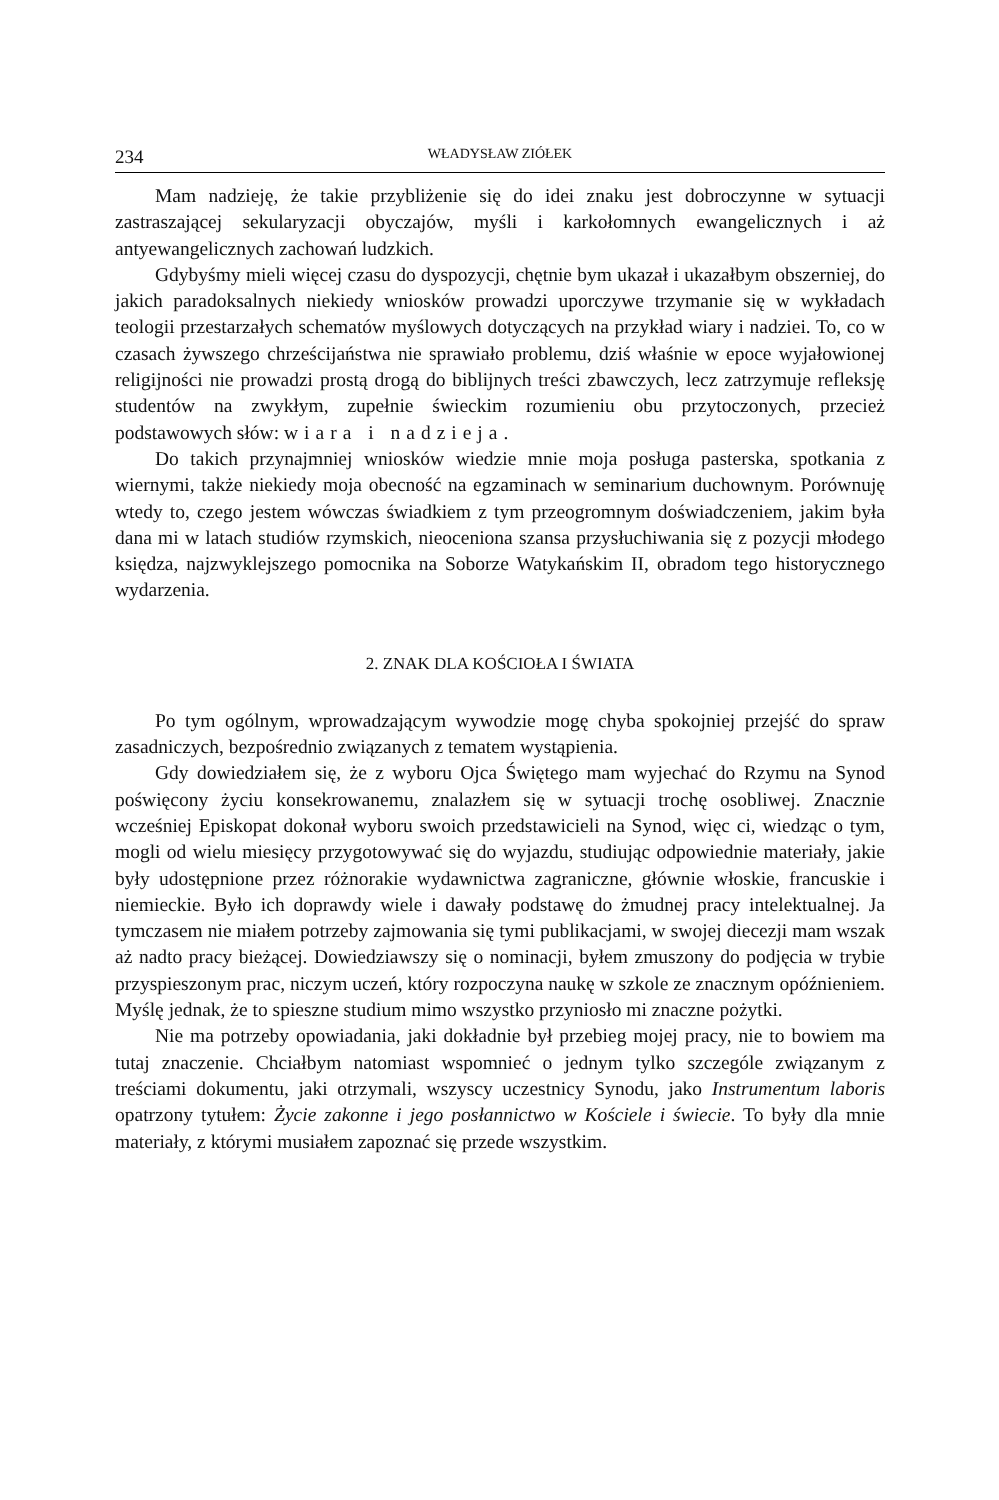234 WŁADYSŁAW ZIÓŁEK
Mam nadzieję, że takie przybliżenie się do idei znaku jest dobroczynne w sytuacji zastraszającej sekularyzacji obyczajów, myśli i karkołomnych ewangelicznych i aż antyewangelicznych zachowań ludzkich.
Gdybyśmy mieli więcej czasu do dyspozycji, chętnie bym ukazał i ukazałbym obszerniej, do jakich paradoksalnych niekiedy wniosków prowadzi uporczywe trzymanie się w wykładach teologii przestarzałych schematów myślowych dotyczących na przykład wiary i nadziei. To, co w czasach żywszego chrześcijaństwa nie sprawiało problemu, dziś właśnie w epoce wyjałowionej religijności nie prowadzi prostą drogą do biblijnych treści zbawczych, lecz zatrzymuje refleksję studentów na zwykłym, zupełnie świeckim rozumieniu obu przytoczonych, przecież podstawowych słów: wiara i nadzieja.
Do takich przynajmniej wniosków wiedzie mnie moja posługa pasterska, spotkania z wiernymi, także niekiedy moja obecność na egzaminach w seminarium duchownym. Porównuję wtedy to, czego jestem wówczas świadkiem z tym przeogromnym doświadczeniem, jakim była dana mi w latach studiów rzymskich, nieoceniona szansa przysłuchiwania się z pozycji młodego księdza, najzwyklejszego pomocnika na Soborze Watykańskim II, obradom tego historycznego wydarzenia.
2. ZNAK DLA KOŚCIOŁA I ŚWIATA
Po tym ogólnym, wprowadzającym wywodzie mogę chyba spokojniej przejść do spraw zasadniczych, bezpośrednio związanych z tematem wystąpienia.
Gdy dowiedziałem się, że z wyboru Ojca Świętego mam wyjechać do Rzymu na Synod poświęcony życiu konsekrowanemu, znalazłem się w sytuacji trochę osobliwej. Znacznie wcześniej Episkopat dokonał wyboru swoich przedstawicieli na Synod, więc ci, wiedząc o tym, mogli od wielu miesięcy przygotowywać się do wyjazdu, studiując odpowiednie materiały, jakie były udostępnione przez różnorakie wydawnictwa zagraniczne, głównie włoskie, francuskie i niemieckie. Było ich doprawdy wiele i dawały podstawę do żmudnej pracy intelektualnej. Ja tymczasem nie miałem potrzeby zajmowania się tymi publikacjami, w swojej diecezji mam wszak aż nadto pracy bieżącej. Dowiedziawszy się o nominacji, byłem zmuszony do podjęcia w trybie przyspieszonym prac, niczym uczeń, który rozpoczyna naukę w szkole ze znacznym opóźnieniem. Myślę jednak, że to spieszne studium mimo wszystko przyniosło mi znaczne pożytki.
Nie ma potrzeby opowiadania, jaki dokładnie był przebieg mojej pracy, nie to bowiem ma tutaj znaczenie. Chciałbym natomiast wspomnieć o jednym tylko szczególe związanym z treściami dokumentu, jaki otrzymali, wszyscy uczestnicy Synodu, jako Instrumentum laboris opatrzony tytułem: Życie zakonne i jego posłannictwo w Kościele i świecie. To były dla mnie materiały, z którymi musiałem zapoznać się przede wszystkim.